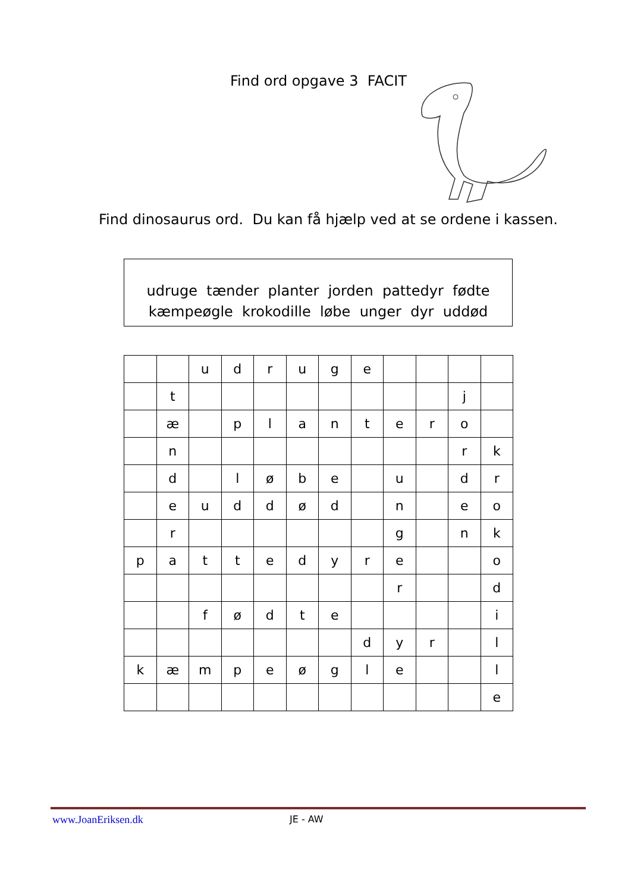Find ord opgave 3 FACIT
Find dinosaurus ord. Du kan få hjælp ved at se ordene i kassen.
udruge tænder planter jorden pattedyr fødte
kæmpeøgle krokodille løbe unger dyr uddød
| | | u | d | r | u | g | e | | | | |
| | t | | | | | | | | | j | |
| | æ | | p | l | a | n | t | e | r | o | |
| | n | | | | | | | | | r | k |
| | d | | l | ø | b | e | | u | | d | r |
| | e | u | d | d | ø | d | | n | | e | o |
| | r | | | | | | | g | | n | k |
| p | a | t | t | e | d | y | r | e | | | o |
| | | | | | | | | r | | | d |
| | | f | ø | d | t | e | | | | | i |
| | | | | | | | d | y | r | | l |
| k | æ | m | p | e | ø | g | l | e | | | l |
| | | | | | | | | | | | e |
www.JoanEriksen.dk JE - AW